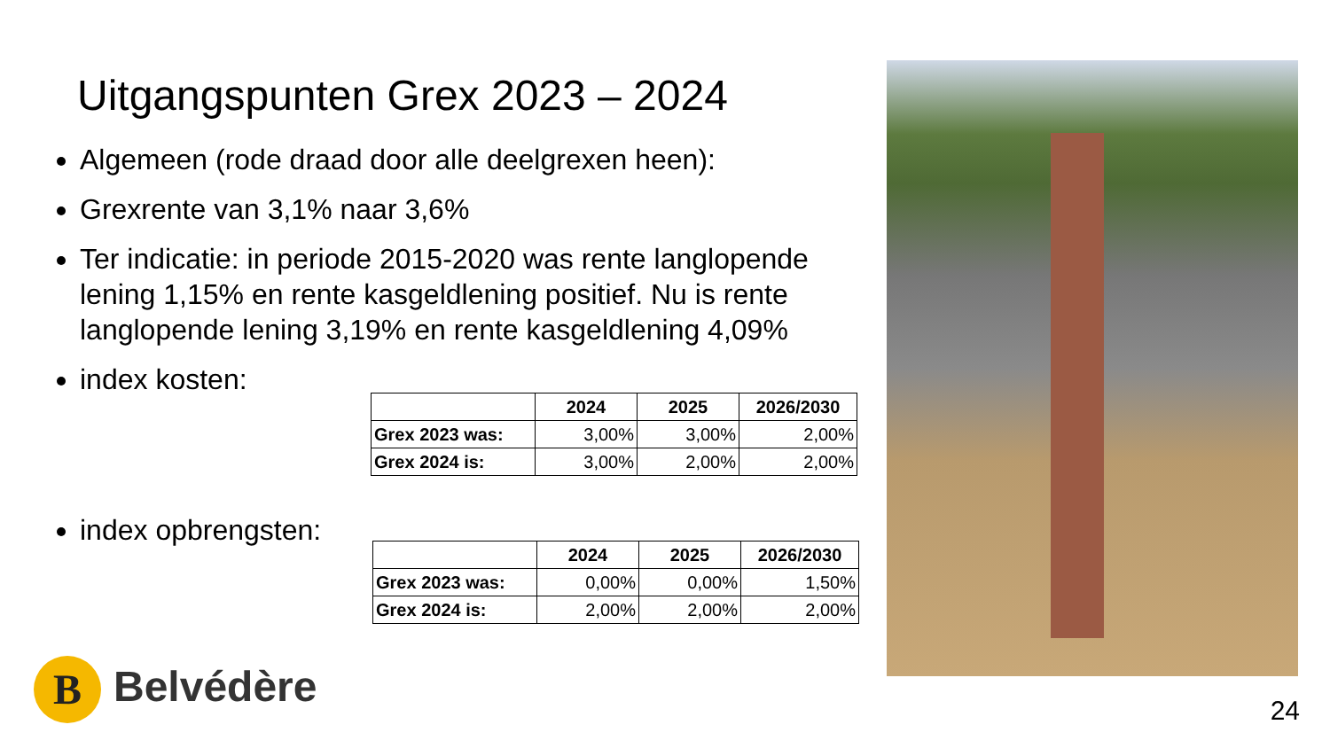Uitgangspunten Grex 2023 – 2024
Algemeen (rode draad door alle deelgrexen heen):
Grexrente van 3,1% naar 3,6%
Ter indicatie: in periode 2015-2020 was rente langlopende lening 1,15% en rente kasgeldlening positief. Nu is rente langlopende lening 3,19% en rente kasgeldlening 4,09%
index kosten:
index opbrengsten:
| | 2024 | 2025 | 2026/2030 |
| --- | --- | --- | --- |
| Grex 2023 was: | 3,00% | 3,00% | 2,00% |
| Grex 2024 is: | 3,00% | 2,00% | 2,00% |
| | 2024 | 2025 | 2026/2030 |
| --- | --- | --- | --- |
| Grex 2023 was: | 0,00% | 0,00% | 1,50% |
| Grex 2024 is: | 2,00% | 2,00% | 2,00% |
B Belvédère
24